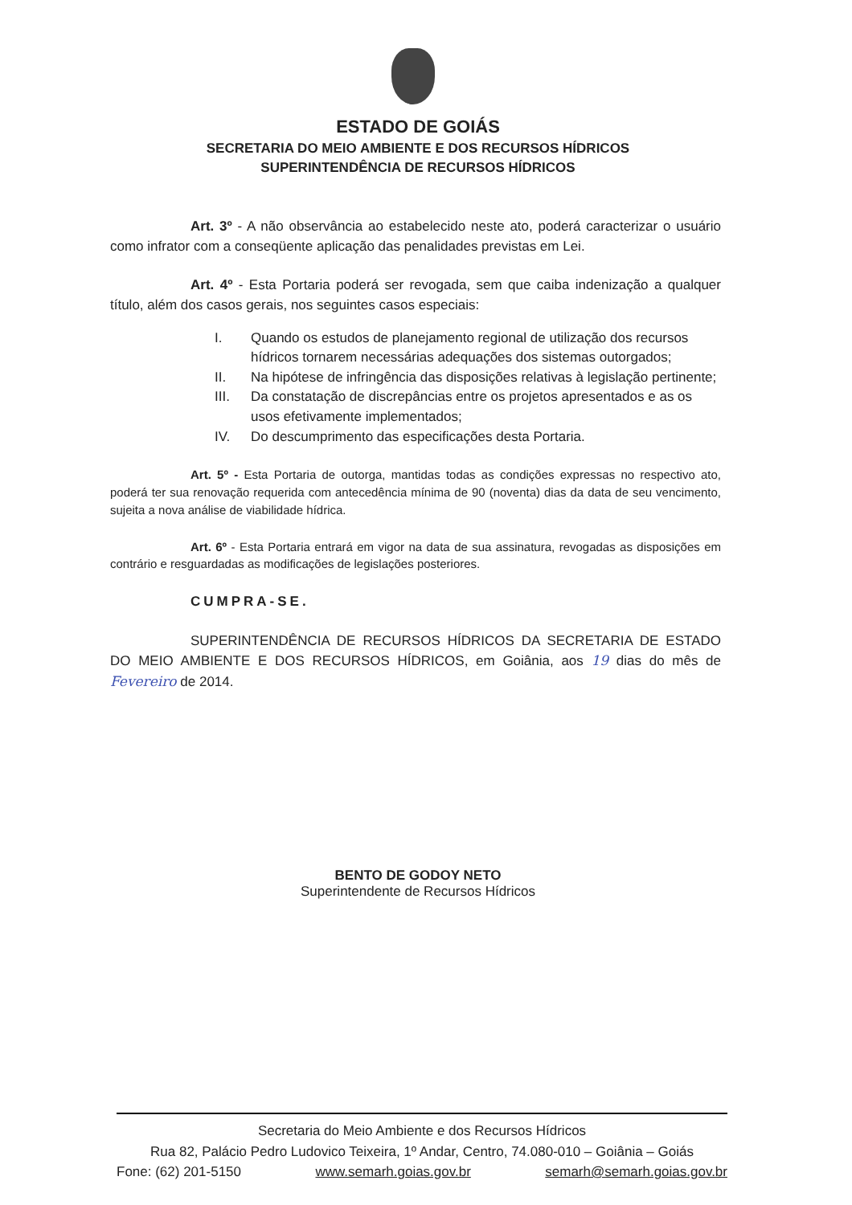ESTADO DE GOIÁS
SECRETARIA DO MEIO AMBIENTE E DOS RECURSOS HÍDRICOS
SUPERINTENDÊNCIA DE RECURSOS HÍDRICOS
Art. 3º - A não observância ao estabelecido neste ato, poderá caracterizar o usuário como infrator com a conseqüente aplicação das penalidades previstas em Lei.
Art. 4º - Esta Portaria poderá ser revogada, sem que caiba indenização a qualquer título, além dos casos gerais, nos seguintes casos especiais:
I. Quando os estudos de planejamento regional de utilização dos recursos hídricos tornarem necessárias adequações dos sistemas outorgados;
II. Na hipótese de infringência das disposições relativas à legislação pertinente;
III. Da constatação de discrepâncias entre os projetos apresentados e as os usos efetivamente implementados;
IV. Do descumprimento das especificações desta Portaria.
Art. 5º - Esta Portaria de outorga, mantidas todas as condições expressas no respectivo ato, poderá ter sua renovação requerida com antecedência mínima de 90 (noventa) dias da data de seu vencimento, sujeita a nova análise de viabilidade hídrica.
Art. 6º - Esta Portaria entrará em vigor na data de sua assinatura, revogadas as disposições em contrário e resguardadas as modificações de legislações posteriores.
CUMPRA-SE.
SUPERINTENDÊNCIA DE RECURSOS HÍDRICOS DA SECRETARIA DE ESTADO DO MEIO AMBIENTE E DOS RECURSOS HÍDRICOS, em Goiânia, aos 19 dias do mês de Fevereiro de 2014.
BENTO DE GODOY NETO
Superintendente de Recursos Hídricos
Secretaria do Meio Ambiente e dos Recursos Hídricos
Rua 82, Palácio Pedro Ludovico Teixeira, 1º Andar, Centro, 74.080-010 – Goiânia – Goiás
Fone: (62) 201-5150 www.semarh.goias.gov.br semarh@semarh.goias.gov.br